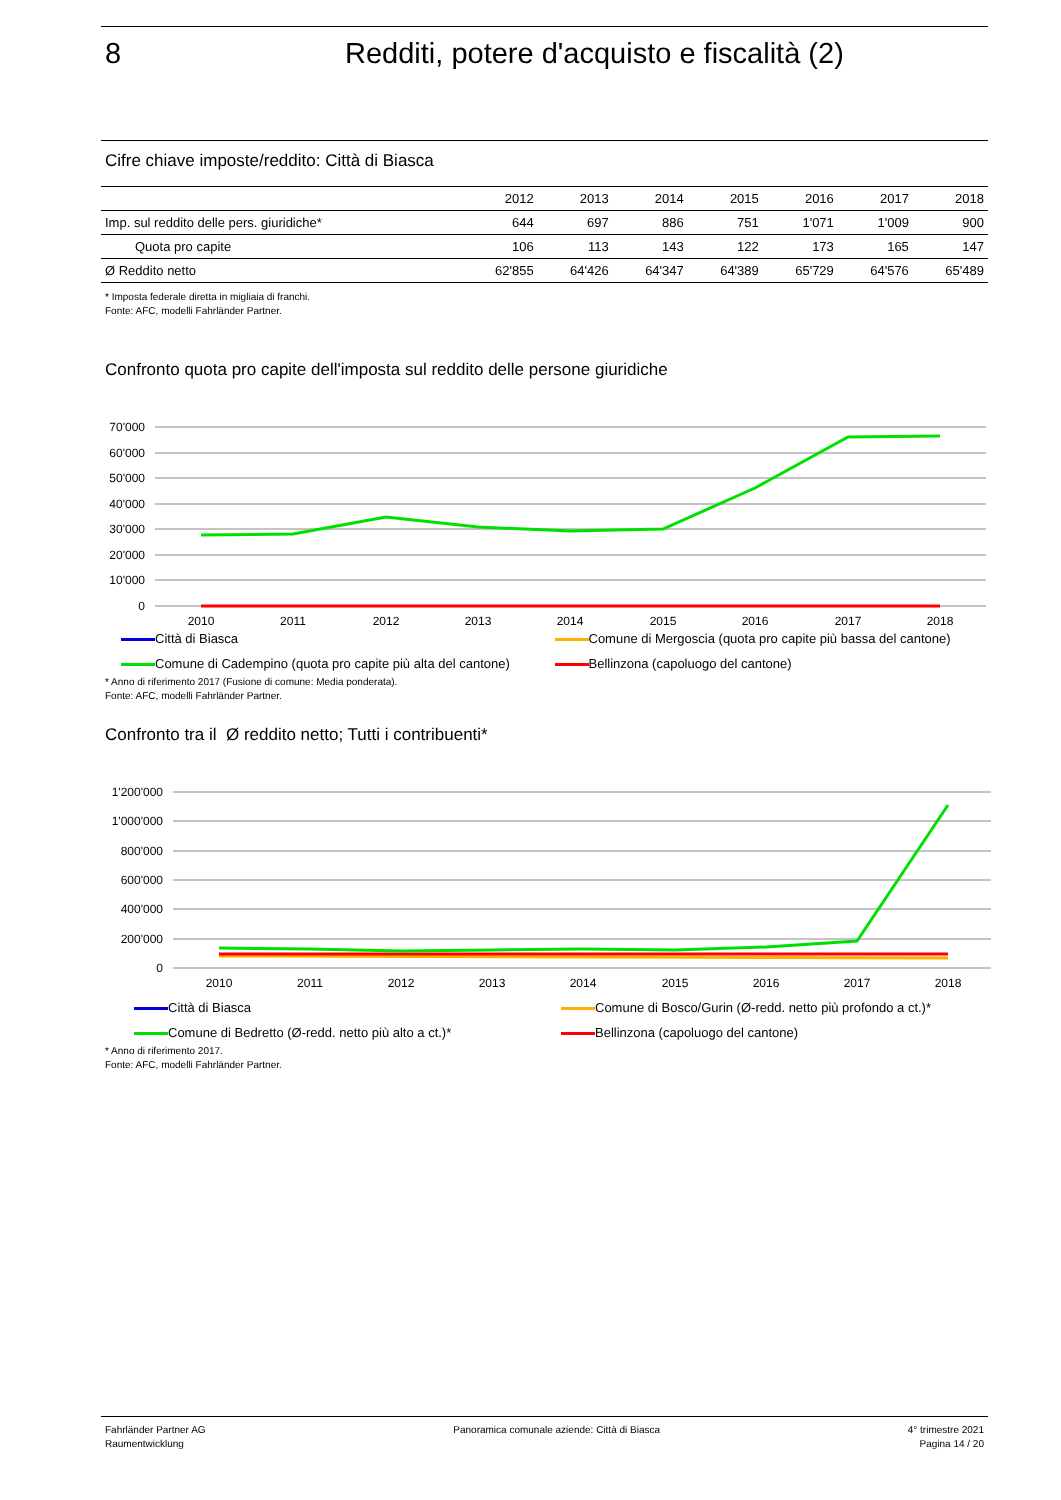8 Redditi, potere d'acquisto e fiscalità (2)
Cifre chiave imposte/reddito: Città di Biasca
| | 2012 | 2013 | 2014 | 2015 | 2016 | 2017 | 2018 |
| --- | --- | --- | --- | --- | --- | --- | --- |
| Imp. sul reddito delle pers. giuridiche* | 644 | 697 | 886 | 751 | 1'071 | 1'009 | 900 |
| Quota pro capite | 106 | 113 | 143 | 122 | 173 | 165 | 147 |
| Ø Reddito netto | 62'855 | 64'426 | 64'347 | 64'389 | 65'729 | 64'576 | 65'489 |
* Imposta federale diretta in migliaia di franchi.
Fonte: AFC, modelli Fahrländer Partner.
Confronto quota pro capite dell'imposta sul reddito delle persone giuridiche
70'000
60'000
50'000
40'000
30'000
20'000
10'000
0
2010
2011
2012
2013
2014
2015
2016
2017
2018
Città di Biasca Comune di Mergoscia (quota pro capite più bassa del cantone) Comune di Cadempino (quota pro capite più alta del cantone) Bellinzona (capoluogo del cantone)
* Anno di riferimento 2017 (Fusione di comune: Media ponderata).
Fonte: AFC, modelli Fahrländer Partner.
Confronto tra il Ø reddito netto; Tutti i contribuenti*
1'200'000
1'000'000
800'000
600'000
400'000
200'000
0
2010
2011
2012
2013
2014
2015
2016
2017
2018
Città di Biasca Comune di Bosco/Gurin (Ø-redd. netto più profondo a ct.)* Comune di Bedretto (Ø-redd. netto più alto a ct.)* Bellinzona (capoluogo del cantone)
* Anno di riferimento 2017.
Fonte: AFC, modelli Fahrländer Partner.
Fahrländer Partner AG
Raumentwicklung
Panoramica comunale aziende: Città di Biasca
4° trimestre 2021
Pagina 14 / 20